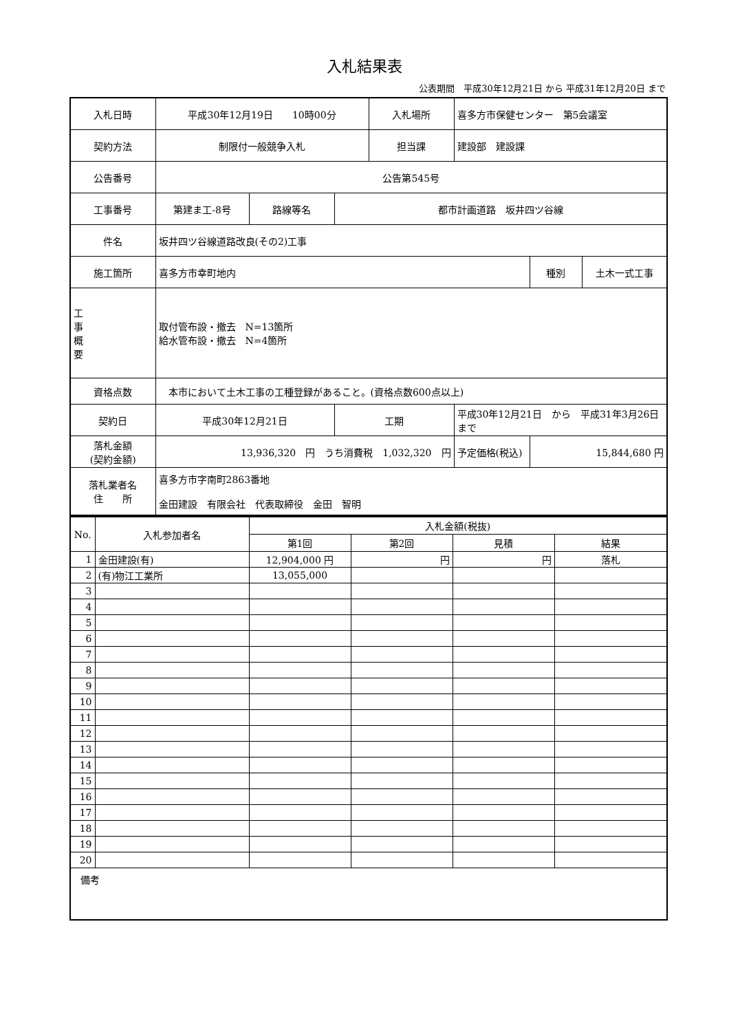入札結果表
公表期間　平成30年12月21日 から 平成31年12月20日 まで
| 入札日時 | 平成30年12月19日 10時00分 | | | 入札場所 | 喜多方市保健センター 第5会議室 | | |
| 契約方法 | 制限付一般競争入札 | | | 担当課 | 建設部 建設課 | | |
| 公告番号 | 公告第545号 | | | | | | |
| 工事番号 | 第建ま工-8号 | 路線等名 | 都市計画道路 坂井四ツ谷線 | | | | |
| 件名 | 坂井四ツ谷線道路改良(その2)工事 | | | | | | |
| 施工箇所 | 喜多方市幸町地内 | | | | | 種別 | 土木一式工事 |
| 工 事 概 要 | 取付管布設・撤去 N=13箇所 給水管布設・撤去 N=4箇所 | | | | | | |
| 資格点数 | 本市において土木工事の工種登録があること。(資格点数600点以上) | | | | | | |
| 契約日 | 平成30年12月21日 | | 工期 | | 平成30年12月21日 から 平成31年3月26日 まで | | |
| 落札金額 (契約金額) | 13,936,320 円 うち消費税 1,032,320 円 | | | | 予定価格(税込) | 15,844,680 円 | |
| 落札業者名 住 所 | 喜多方市字南町2863番地 金田建設 有限会社 代表取締役 金田 智明 | | | | | | |
| No. | 入札参加者名 | 入札金額(税抜) | | | |
| --- | --- | --- | --- | --- | --- |
| | | 第1回 | 第2回 | 見積 | 結果 |
| 1 | 金田建設(有) | 12,904,000 円 | 円 | 円 | 落札 |
| 2 | (有)物江工業所 | 13,055,000 | | | |
| 3 | | | | | |
| 4 | | | | | |
| 5 | | | | | |
| 6 | | | | | |
| 7 | | | | | |
| 8 | | | | | |
| 9 | | | | | |
| 10 | | | | | |
| 11 | | | | | |
| 12 | | | | | |
| 13 | | | | | |
| 14 | | | | | |
| 15 | | | | | |
| 16 | | | | | |
| 17 | | | | | |
| 18 | | | | | |
| 19 | | | | | |
| 20 | | | | | |
| 備考 | | | | | |